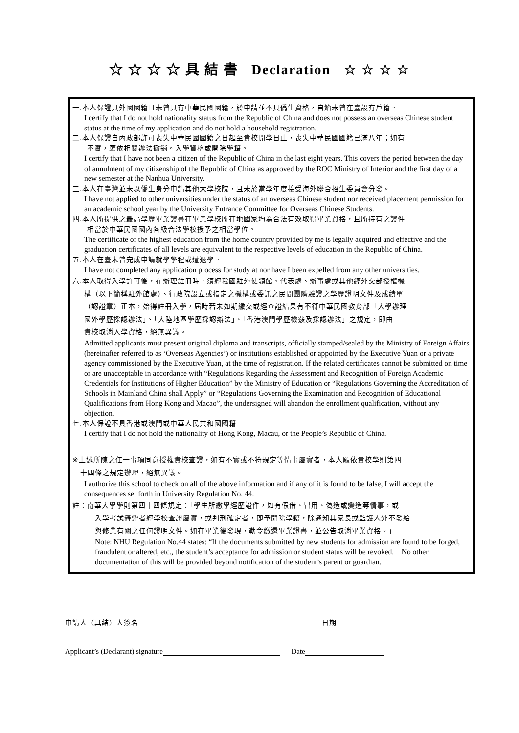☆ ☆ ☆ ☆ 具 結 書 Declaration ☆ ☆ ☆ ☆
一.本人保證具外國國籍且未曾具有中華民國國籍，於申請並不具僑生資格，自始未曾在臺設有戶籍。
I certify that I do not hold nationality status from the Republic of China and does not possess an overseas Chinese student status at the time of my application and do not hold a household registration.
二.本人保證自內政部許可喪失中華民國國籍之日起至貴校開學日止，喪失中華民國國籍已滿八年；如有
不實，願依相關辦法撤銷。入學資格或開除學籍。
I certify that I have not been a citizen of the Republic of China in the last eight years. This covers the period between the day of annulment of my citizenship of the Republic of China as approved by the ROC Ministry of Interior and the first day of a new semester at the Nanhua University.
三.本人在臺灣並未以僑生身分申請其他大學校院，且未於當學年度接受海外聯合招生委員會分發。
I have not applied to other universities under the status of an overseas Chinese student nor received placement permission for an academic school year by the University Entrance Committee for Overseas Chinese Students.
四.本人所提供之最高學歷畢業證書在畢業學校所在地國家均為合法有效取得畢業資格，且所持有之證件
相當於中華民國國內各級合法學校授予之相當學位。
The certificate of the highest education from the home country provided by me is legally acquired and effective and the graduation certificates of all levels are equivalent to the respective levels of education in the Republic of China.
五.本人在臺未曾完成申請就學學程或遭退學。
I have not completed any application process for study at nor have I been expelled from any other universities.
六.本人取得入學許可後，在辦理註冊時，須經我國駐外使領館、代表處、辦事處或其他經外交部授權機
構（以下簡稱駐外館處）、行政院設立或指定之機構或委託之民間團體驗證之學歷證明文件及成績單
（認證章）正本，始得註冊入學，屆時若未如期繳交或經查證結果有不符中華民國教育部「大學辦理
國外學歷採認辦法」、「大陸地區學歷採認辦法」、「香港澳門學歷檢覈及採認辦法」之規定，即由
貴校取消入學資格，絕無異議。
Admitted applicants must present original diploma and transcripts, officially stamped/sealed by the Ministry of Foreign Affairs (hereinafter referred to as ‘Overseas Agencies’) or institutions established or appointed by the Executive Yuan or a private agency commissioned by the Executive Yuan, at the time of registration. If the related certificates cannot be submitted on time or are unacceptable in accordance with “Regulations Regarding the Assessment and Recognition of Foreign Academic Credentials for Institutions of Higher Education” by the Ministry of Education or “Regulations Governing the Accreditation of Schools in Mainland China shall Apply” or “Regulations Governing the Examination and Recognition of Educational Qualifications from Hong Kong and Macao”, the undersigned will abandon the enrollment qualification, without any objection.
七.本人保證不具香港或澳門或中華人民共和國國籍
I certify that I do not hold the nationality of Hong Kong, Macau, or the People’s Republic of China.
※上述所陳之任一事項同意授權貴校查證，如有不實或不符規定等情事屬實者，本人願依貴校學則第四
十四條之規定辦理，絕無異議。
I authorize this school to check on all of the above information and if any of it is found to be false, I will accept the consequences set forth in University Regulation No. 44.
註：南華大學學則第四十四條規定：「學生所繳學經歷證件，如有假借、冒用、偽造或變造等情事，或
入學考試舞弊者經學校查證屬實，或判刑確定者，即予開除學籍，除通知其家長或監護人外不發給
與修業有關之任何證明文件。如在畢業後發現，勒令繳還畢業證書，並公告取消畢業資格。」
Note: NHU Regulation No.44 states: “If the documents submitted by new students for admission are found to be forged, fraudulent or altered, etc., the student’s acceptance for admission or student status will be revoked. No other documentation of this will be provided beyond notification of the student’s parent or guardian.
申請人（具結）人簽名 日期
Applicant’s (Declarant) signature Date